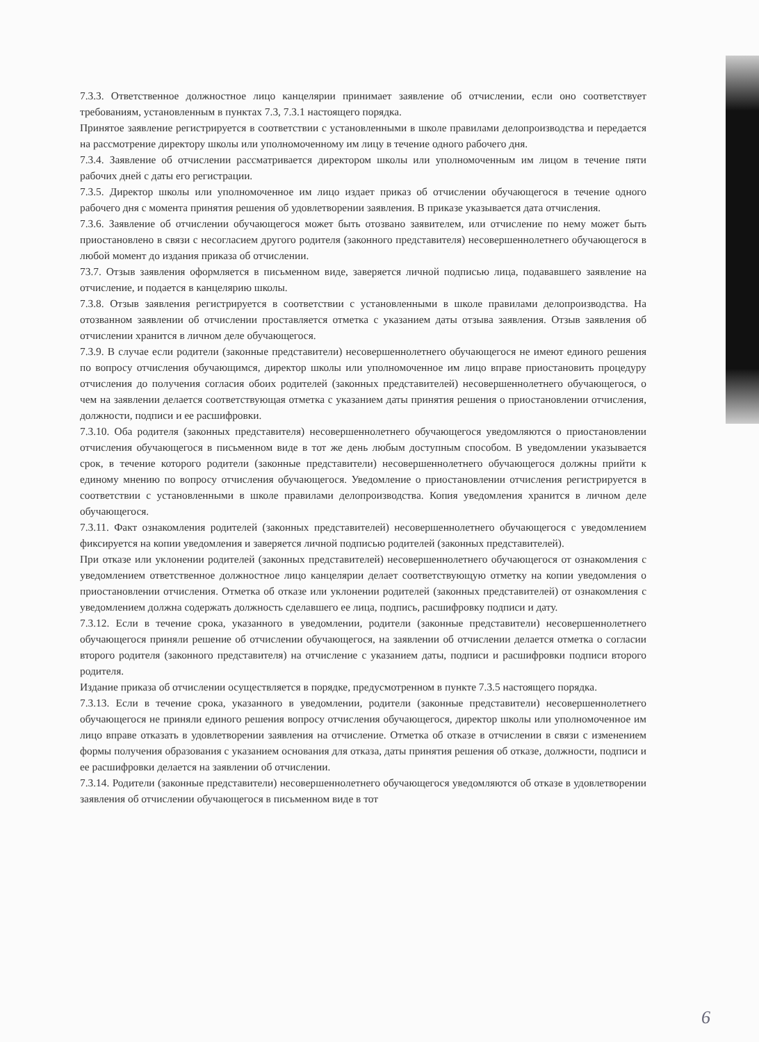7.3.3. Ответственное должностное лицо канцелярии принимает заявление об отчислении, если оно соответствует требованиям, установленным в пунктах 7.3, 7.3.1 настоящего порядка.
Принятое заявление регистрируется в соответствии с установленными в школе правилами делопроизводства и передается на рассмотрение директору школы или уполномоченному им лицу в течение одного рабочего дня.
7.3.4. Заявление об отчислении рассматривается директором школы или уполномоченным им лицом в течение пяти рабочих дней с даты его регистрации.
7.3.5. Директор школы или уполномоченное им лицо издает приказ об отчислении обучающегося в течение одного рабочего дня с момента принятия решения об удовлетворении заявления. В приказе указывается дата отчисления.
7.3.6. Заявление об отчислении обучающегося может быть отозвано заявителем, или отчисление по нему может быть приостановлено в связи с несогласием другого родителя (законного представителя) несовершеннолетнего обучающегося в любой момент до издания приказа об отчислении.
73.7. Отзыв заявления оформляется в письменном виде, заверяется личной подписью лица, подававшего заявление на отчисление, и подается в канцелярию школы.
7.3.8. Отзыв заявления регистрируется в соответствии с установленными в школе правилами делопроизводства. На отозванном заявлении об отчислении проставляется отметка с указанием даты отзыва заявления. Отзыв заявления об отчислении хранится в личном деле обучающегося.
7.3.9. В случае если родители (законные представители) несовершеннолетнего обучающегося не имеют единого решения по вопросу отчисления обучающимся, директор школы или уполномоченное им лицо вправе приостановить процедуру отчисления до получения согласия обоих родителей (законных представителей) несовершеннолетнего обучающегося, о чем на заявлении делается соответствующая отметка с указанием даты принятия решения о приостановлении отчисления, должности, подписи и ее расшифровки.
7.3.10. Оба родителя (законных представителя) несовершеннолетнего обучающегося уведомляются о приостановлении отчисления обучающегося в письменном виде в тот же день любым доступным способом. В уведомлении указывается срок, в течение которого родители (законные представители) несовершеннолетнего обучающегося должны прийти к единому мнению по вопросу отчисления обучающегося. Уведомление о приостановлении отчисления регистрируется в соответствии с установленными в школе правилами делопроизводства. Копия уведомления хранится в личном деле обучающегося.
7.3.11. Факт ознакомления родителей (законных представителей) несовершеннолетнего обучающегося с уведомлением фиксируется на копии уведомления и заверяется личной подписью родителей (законных представителей).
При отказе или уклонении родителей (законных представителей) несовершеннолетнего обучающегося от ознакомления с уведомлением ответственное должностное лицо канцелярии делает соответствующую отметку на копии уведомления о приостановлении отчисления. Отметка об отказе или уклонении родителей (законных представителей) от ознакомления с уведомлением должна содержать должность сделавшего ее лица, подпись, расшифровку подписи и дату.
7.3.12. Если в течение срока, указанного в уведомлении, родители (законные представители) несовершеннолетнего обучающегося приняли решение об отчислении обучающегося, на заявлении об отчислении делается отметка о согласии второго родителя (законного представителя) на отчисление с указанием даты, подписи и расшифровки подписи второго родителя.
Издание приказа об отчислении осуществляется в порядке, предусмотренном в пункте 7.3.5 настоящего порядка.
7.3.13. Если в течение срока, указанного в уведомлении, родители (законные представители) несовершеннолетнего обучающегося не приняли единого решения вопросу отчисления обучающегося, директор школы или уполномоченное им лицо вправе отказать в удовлетворении заявления на отчисление. Отметка об отказе в отчислении в связи с изменением формы получения образования с указанием основания для отказа, даты принятия решения об отказе, должности, подписи и ее расшифровки делается на заявлении об отчислении.
7.3.14. Родители (законные представители) несовершеннолетнего обучающегося уведомляются об отказе в удовлетворении заявления об отчислении обучающегося в письменном виде в тот
6